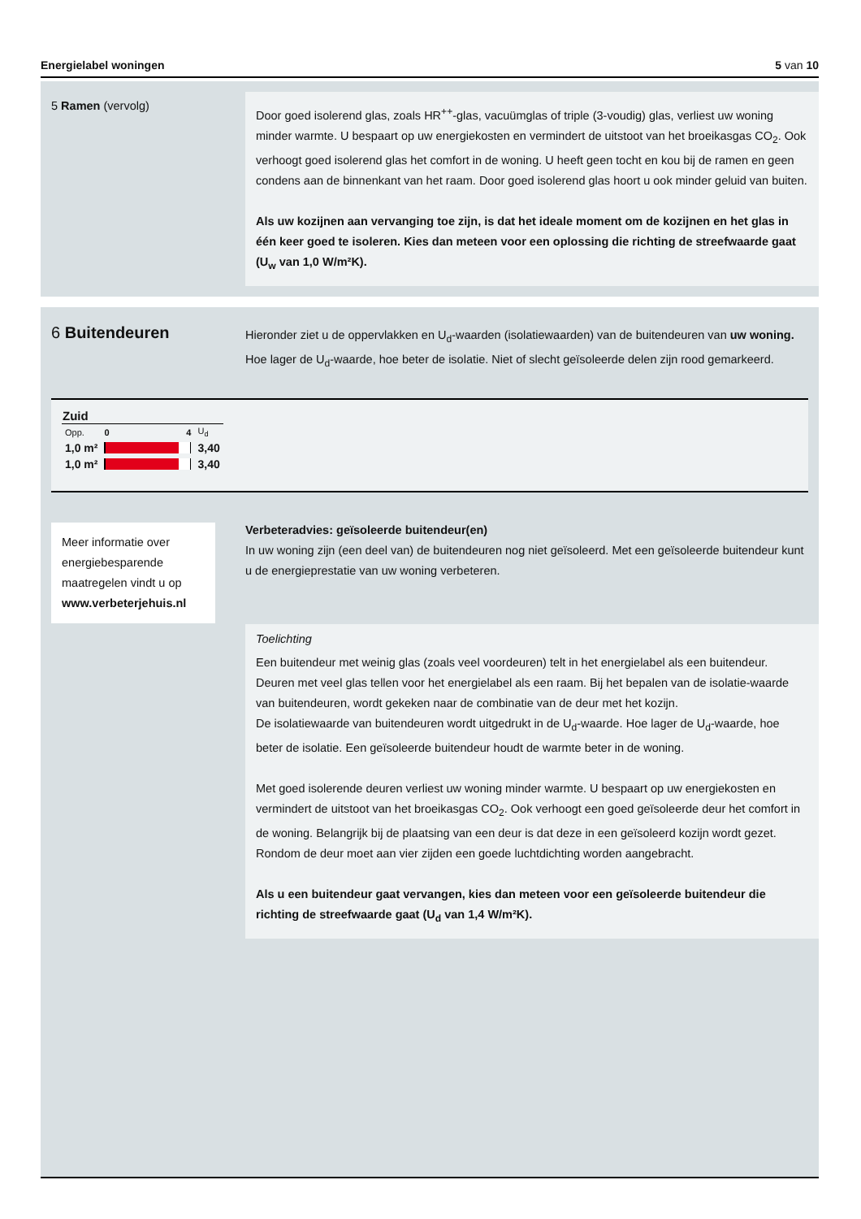Energielabel woningen 5 van 10
5 Ramen (vervolg)
Door goed isolerend glas, zoals HR<sup>++</sup>-glas, vacuümglas of triple (3-voudig) glas, verliest uw woning minder warmte. U bespaart op uw energiekosten en vermindert de uitstoot van het broeikasgas CO<sub>2</sub>. Ook verhoogt goed isolerend glas het comfort in de woning. U heeft geen tocht en kou bij de ramen en geen condens aan de binnenkant van het raam. Door goed isolerend glas hoort u ook minder geluid van buiten.
Als uw kozijnen aan vervanging toe zijn, is dat het ideale moment om de kozijnen en het glas in één keer goed te isoleren. Kies dan meteen voor een oplossing die richting de streefwaarde gaat (U<sub>w</sub> van 1,0 W/m²K).
6 Buitendeuren
Hieronder ziet u de oppervlakken en U<sub>d</sub>-waarden (isolatiewaarden) van de buitendeuren van uw woning. Hoe lager de U<sub>d</sub>-waarde, hoe beter de isolatie. Niet of slecht geïsoleerde delen zijn rood gemarkeerd.
| Zuid | | |
| --- | --- | --- |
| Opp. | 0 4 | U<sub>d</sub> |
| 1,0 m² | | 3,40 |
| 1,0 m² | | 3,40 |
Meer informatie over energiebesparende maatregelen vindt u op www.verbeterjehuis.nl
Verbeteradvies: geïsoleerde buitendeur(en)
In uw woning zijn (een deel van) de buitendeuren nog niet geïsoleerd. Met een geïsoleerde buitendeur kunt u de energieprestatie van uw woning verbeteren.
Toelichting
Een buitendeur met weinig glas (zoals veel voordeuren) telt in het energielabel als een buitendeur. Deuren met veel glas tellen voor het energielabel als een raam. Bij het bepalen van de isolatie-waarde van buitendeuren, wordt gekeken naar de combinatie van de deur met het kozijn.
De isolatiewaarde van buitendeuren wordt uitgedrukt in de U<sub>d</sub>-waarde. Hoe lager de U<sub>d</sub>-waarde, hoe beter de isolatie. Een geïsoleerde buitendeur houdt de warmte beter in de woning.
Met goed isolerende deuren verliest uw woning minder warmte. U bespaart op uw energiekosten en vermindert de uitstoot van het broeikasgas CO<sub>2</sub>. Ook verhoogt een goed geïsoleerde deur het comfort in de woning. Belangrijk bij de plaatsing van een deur is dat deze in een geïsoleerd kozijn wordt gezet. Rondom de deur moet aan vier zijden een goede luchtdichting worden aangebracht.
Als u een buitendeur gaat vervangen, kies dan meteen voor een geïsoleerde buitendeur die richting de streefwaarde gaat (U<sub>d</sub> van 1,4 W/m²K).